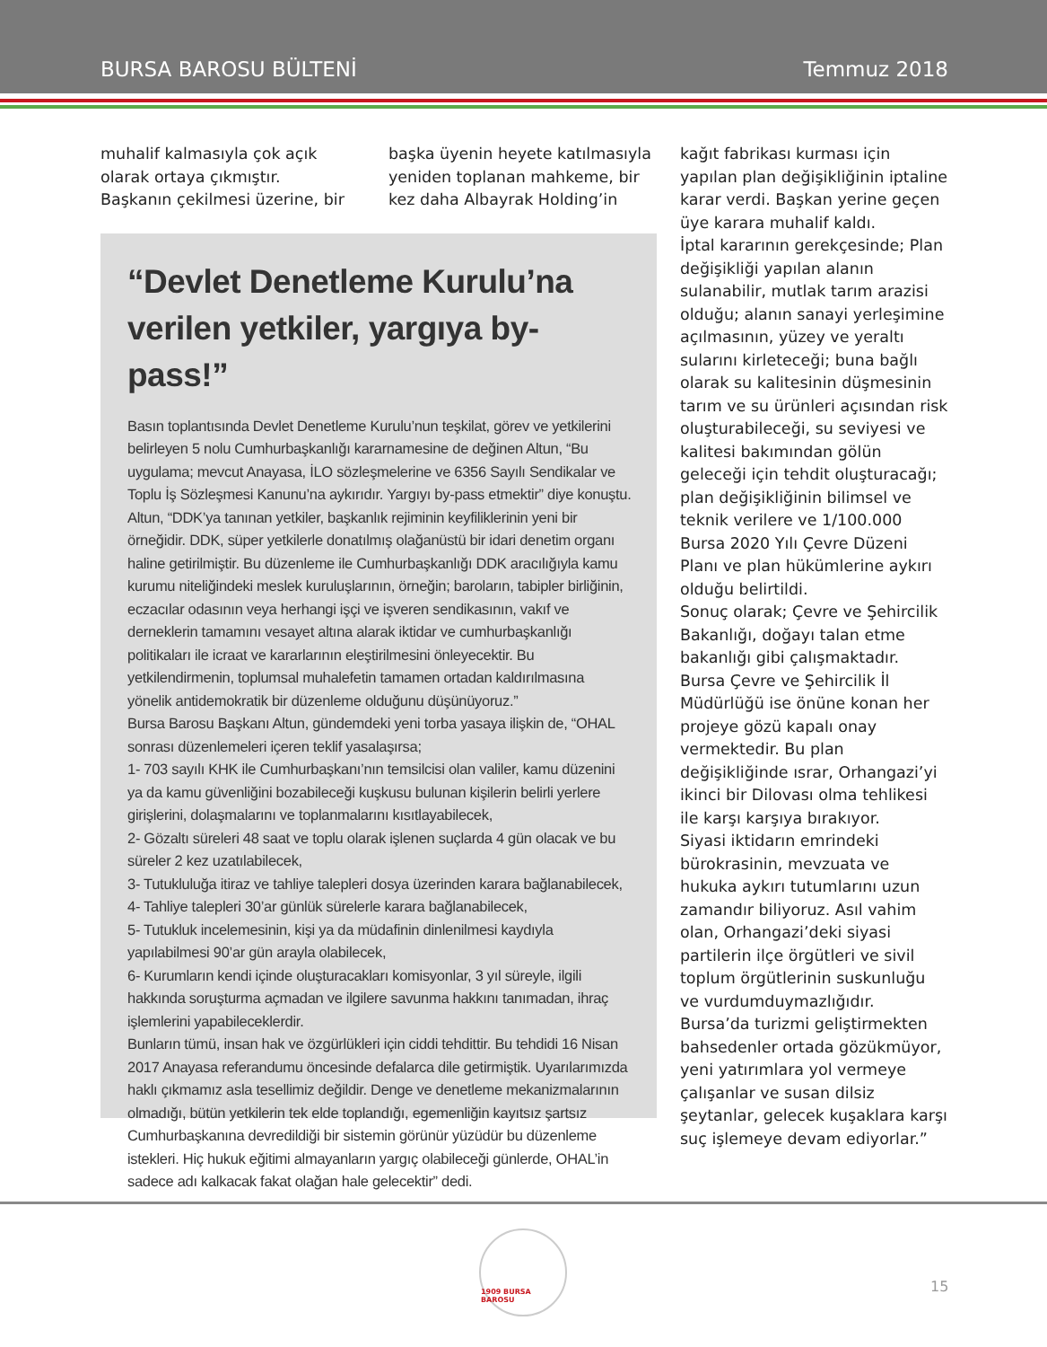BURSA BAROSU BÜLTENİ Temmuz 2018
muhalif kalmasıyla çok açık olarak ortaya çıkmıştır.
Başkanın çekilmesi üzerine, bir
başka üyenin heyete katılmasıyla yeniden toplanan mahkeme, bir kez daha Albayrak Holding’in
“Devlet Denetleme Kurulu’na verilen yetkiler, yargıya by-pass!”
Basın toplantısında Devlet Denetleme Kurulu’nun teşkilat, görev ve yetkilerini belirleyen 5 nolu Cumhurbaşkanlığı kararnamesine de değinen Altun, “Bu uygulama; mevcut Anayasa, İLO sözleşmelerine ve 6356 Sayılı Sendikalar ve Toplu İş Sözleşmesi Kanunu’na aykırıdır. Yargıyı by-pass etmektir” diye konuştu.
Altun, “DDK’ya tanınan yetkiler, başkanlık rejiminin keyfiliklerinin yeni bir örneğidir. DDK, süper yetkilerle donatılmış olağanüstü bir idari denetim organı haline getirilmiştir. Bu düzenleme ile Cumhurbaşkanlığı DDK aracılığıyla kamu kurumu niteliğindeki meslek kuruluşlarının, örneğin; baroların, tabipler birliğinin, eczacılar odasının veya herhangi işçi ve işveren sendikasının, vakıf ve derneklerin tamamını vesayet altına alarak iktidar ve cumhurbaşkanlığı politikaları ile icraat ve kararlarının eleştirilmesini önleyecektir. Bu yetkilendirmenin, toplumsal muhalefetin tamamen ortadan kaldırılmasına yönelik antidemokratik bir düzenleme olduğunu düşünüyoruz.”
Bursa Barosu Başkanı Altun, gündemdeki yeni torba yasaya ilişkin de, “OHAL sonrası düzenlemeleri içeren teklif yasalaşırsa;
1- 703 sayılı KHK ile Cumhurbaşkanı’nın temsilcisi olan valiler, kamu düzenini ya da kamu güvenliğini bozabileceği kuşkusu bulunan kişilerin belirli yerlere girişlerini, dolaşmalarını ve toplanmalarını kısıtlayabilecek,
2- Gözaltı süreleri 48 saat ve toplu olarak işlenen suçlarda 4 gün olacak ve bu süreler 2 kez uzatılabilecek,
3- Tutukluluğa itiraz ve tahliye talepleri dosya üzerinden karara bağlanabilecek,
4- Tahliye talepleri 30’ar günlük sürelerle karara bağlanabilecek,
5- Tutukluk incelemesinin, kişi ya da müdafinin dinlenilmesi kaydıyla yapılabilmesi 90’ar gün arayla olabilecek,
6- Kurumların kendi içinde oluşturacakları komisyonlar, 3 yıl süreyle, ilgili hakkında soruşturma açmadan ve ilgilere savunma hakkını tanımadan, ihraç işlemlerini yapabileceklerdir.
Bunların tümü, insan hak ve özgürlükleri için ciddi tehdittir. Bu tehdidi 16 Nisan 2017 Anayasa referandumu öncesinde defalarca dile getirmiştik. Uyarılarımızda haklı çıkmamız asla tesellimiz değildir. Denge ve denetleme mekanizmalarının olmadığı, bütün yetkilerin tek elde toplandığı, egemenliğin kayıtsız şartsız Cumhurbaşkanına devredildiği bir sistemin görünür yüzüdür bu düzenleme istekleri. Hiç hukuk eğitimi almayanların yargıç olabileceği günlerde, OHAL’in sadece adı kalkacak fakat olağan hale gelecektir” dedi.
kağıt fabrikası kurması için yapılan plan değişikliğinin iptaline karar verdi. Başkan yerine geçen üye karara muhalif kaldı.
İptal kararının gerekçesinde; Plan değişikliği yapılan alanın sulanabilir, mutlak tarım arazisi olduğu; alanın sanayi yerleşimine açılmasının, yüzey ve yeraltı sularını kirleteceği; buna bağlı olarak su kalitesinin düşmesinin tarım ve su ürünleri açısından risk oluşturabileceği, su seviyesi ve kalitesi bakımından gölün geleceği için tehdit oluşturacağı; plan değişikliğinin bilimsel ve teknik verilere ve 1/100.000 Bursa 2020 Yılı Çevre Düzeni Planı ve plan hükümlerine aykırı olduğu belirtildi.
Sonuç olarak; Çevre ve Şehircilik Bakanlığı, doğayı talan etme bakanlığı gibi çalışmaktadır. Bursa Çevre ve Şehircilik İl Müdürlüğü ise önüne konan her projeye gözü kapalı onay vermektedir. Bu plan değişikliğinde ısrar, Orhangazi’yi ikinci bir Dilovası olma tehlikesi ile karşı karşıya bırakıyor.
Siyasi iktidarın emrindeki bürokrasinin, mevzuata ve hukuka aykırı tutumlarını uzun zamandır biliyoruz. Asıl vahim olan, Orhangazi’deki siyasi partilerin ilçe örgütleri ve sivil toplum örgütlerinin suskunluğu ve vurdumduymazlığıdır.
Bursa’da turizmi geliştirmekten bahsedenler ortada gözükmüyor, yeni yatırımlara yol vermeye çalışanlar ve susan dilsiz şeytanlar, gelecek kuşaklara karşı suç işlemeye devam ediyorlar.”
1909 BURSA BAROSU
15